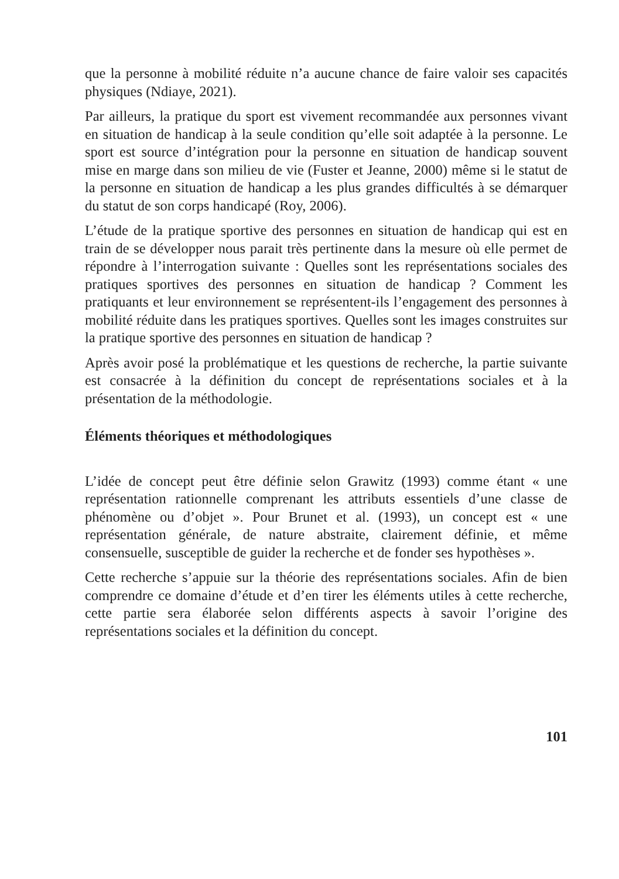que la personne à mobilité réduite n’a aucune chance de faire valoir ses capacités physiques (Ndiaye, 2021).
Par ailleurs, la pratique du sport est vivement recommandée aux personnes vivant en situation de handicap à la seule condition qu’elle soit adaptée à la personne. Le sport est source d’intégration pour la personne en situation de handicap souvent mise en marge dans son milieu de vie (Fuster et Jeanne, 2000) même si le statut de la personne en situation de handicap a les plus grandes difficultés à se démarquer du statut de son corps handicapé (Roy, 2006).
L’étude de la pratique sportive des personnes en situation de handicap qui est en train de se développer nous parait très pertinente dans la mesure où elle permet de répondre à l’interrogation suivante : Quelles sont les représentations sociales des pratiques sportives des personnes en situation de handicap ? Comment les pratiquants et leur environnement se représentent-ils l’engagement des personnes à mobilité réduite dans les pratiques sportives. Quelles sont les images construites sur la pratique sportive des personnes en situation de handicap ?
Après avoir posé la problématique et les questions de recherche, la partie suivante est consacrée à la définition du concept de représentations sociales et à la présentation de la méthodologie.
Éléments théoriques et méthodologiques
L’idée de concept peut être définie selon Grawitz (1993) comme étant « une représentation rationnelle comprenant les attributs essentiels d’une classe de phénomène ou d’objet ». Pour Brunet et al. (1993), un concept est « une représentation générale, de nature abstraite, clairement définie, et même consensuelle, susceptible de guider la recherche et de fonder ses hypothèses ».
Cette recherche s’appuie sur la théorie des représentations sociales. Afin de bien comprendre ce domaine d’étude et d’en tirer les éléments utiles à cette recherche, cette partie sera élaborée selon différents aspects à savoir l’origine des représentations sociales et la définition du concept.
101